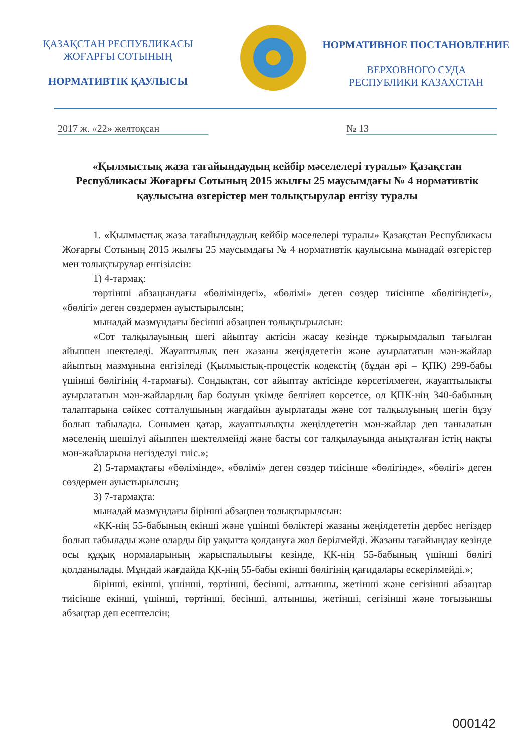ҚАЗАҚСТАН РЕСПУБЛИКАСЫ
ЖОҒАРҒЫ СОТЫНЫҢ
НОРМАТИВТІК ҚАУЛЫСЫ
НОРМАТИВНОЕ ПОСТАНОВЛЕНИЕ
ВЕРХОВНОГО СУДА
РЕСПУБЛИКИ КАЗАХСТАН
2017 ж. «22» желтоқсан № 13
«Қылмыстық жаза тағайындаудың кейбір мәселелері туралы» Қазақстан Республикасы Жоғарғы Сотының 2015 жылғы 25 маусымдағы № 4 нормативтік қаулысына өзгерістер мен толықтырулар енгізу туралы
1. «Қылмыстық жаза тағайындаудың кейбір мәселелері туралы» Қазақстан Республикасы Жоғарғы Сотының 2015 жылғы 25 маусымдағы № 4 нормативтік қаулысына мынадай өзгерістер мен толықтырулар енгізілсін:
1) 4-тармақ:
төртінші абзацындағы «бөліміндегі», «бөлімі» деген сөздер тиісінше «бөлігіндегі», «бөлігі» деген сөздермен ауыстырылсын;
мынадай мазмұндағы бесінші абзацпен толықтырылсын:
«Сот талқылауының шегі айыптау актісін жасау кезінде тұжырымдалып тағылған айыппен шектеледі. Жауаптылық пен жазаны жеңілдететін және ауырлататын мән-жайлар айыптың мазмұнына енгізіледі (Қылмыстық-процестік кодекстің (бұдан әрі – ҚПК) 299-бабы үшінші бөлігінің 4-тармағы). Сондықтан, сот айыптау актісінде көрсетілмеген, жауаптылықты ауырлататын мән-жайлардың бар болуын үкімде белгілеп көрсетсе, ол ҚПК-нің 340-бабының талаптарына сәйкес сотталушының жағдайын ауырлатады және сот талқылуының шегін бұзу болып табылады. Сонымен қатар, жауаптылықты жеңілдететін мән-жайлар деп танылатын мәселенің шешілуі айыппен шектелмейді және басты сот талқылауында анықталған істің нақты мән-жайларына негізделуі тиіс.»;
2) 5-тармақтағы «бөлімінде», «бөлімі» деген сөздер тиісінше «бөлігінде», «бөлігі» деген сөздермен ауыстырылсын;
3) 7-тармақта:
мынадай мазмұндағы бірінші абзацпен толықтырылсын:
«ҚК-нің 55-бабының екінші және үшінші бөліктері жазаны жеңілдететін дербес негіздер болып табылады және оларды бір уақытта қолдануға жол берілмейді. Жазаны тағайындау кезінде осы құқық нормаларының жарыспалылығы кезінде, ҚК-нің 55-бабының үшінші бөлігі қолданылады. Мұндай жағдайда ҚК-нің 55-бабы екінші бөлігінің қағидалары ескерілмейді.»;
бірінші, екінші, үшінші, төртінші, бесінші, алтыншы, жетінші және сегізінші абзацтар тиісінше екінші, үшінші, төртінші, бесінші, алтыншы, жетінші, сегізінші және тоғызыншы абзацтар деп есептелсін;
000142